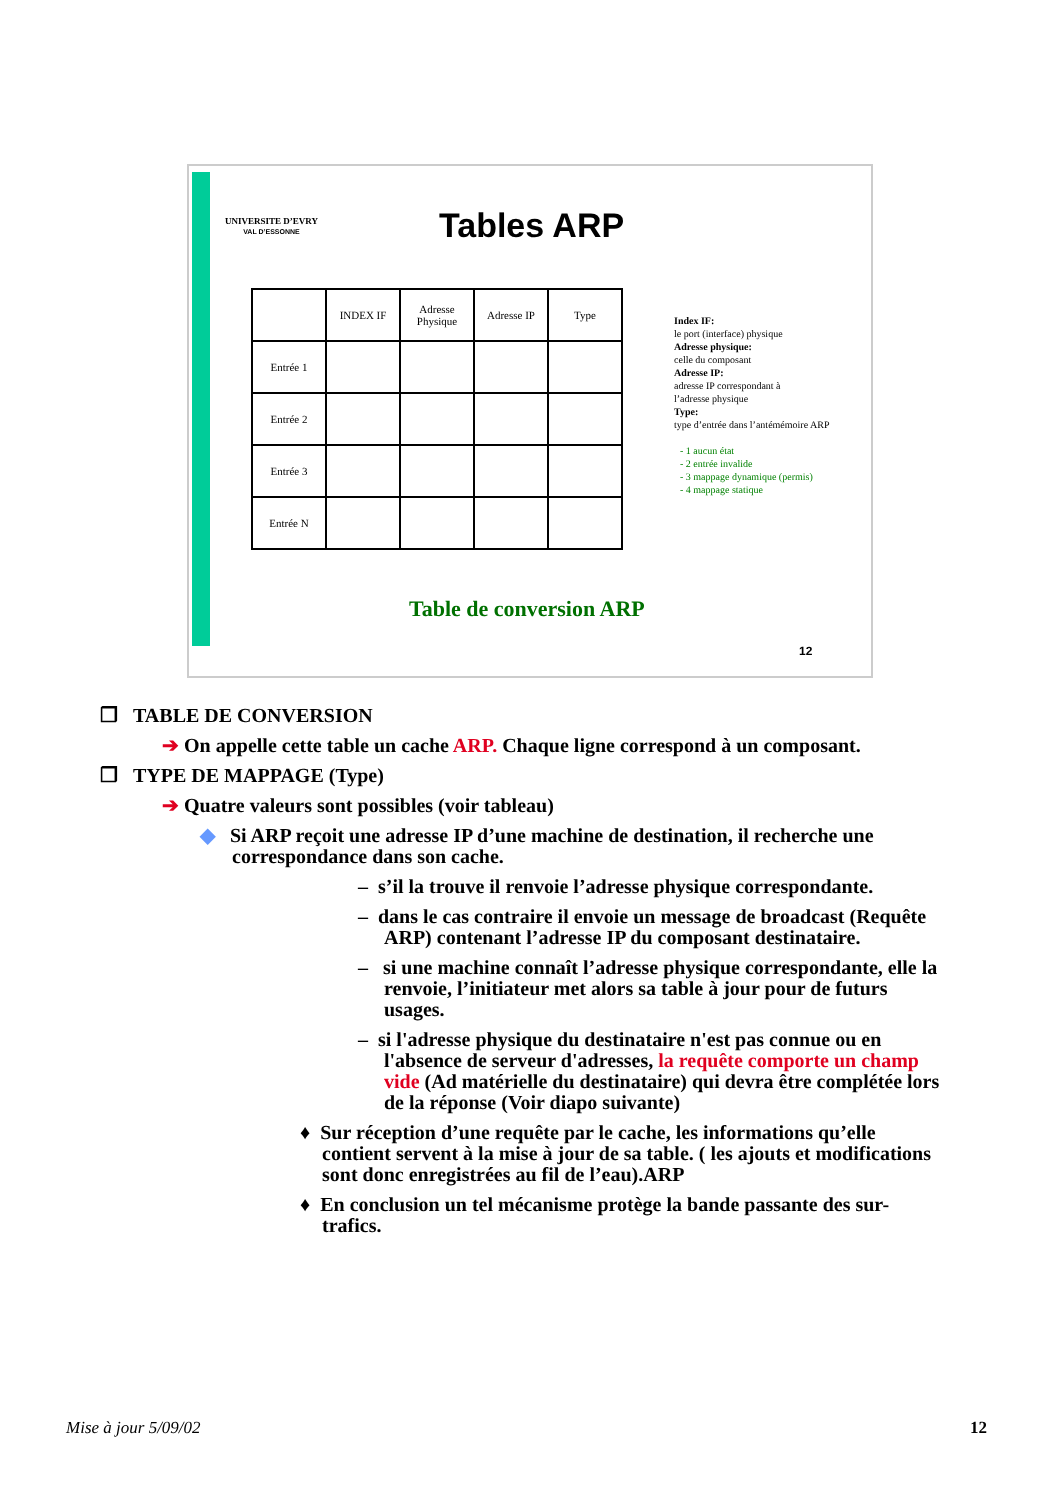UNIVERSITE D’EVRY
VAL D’ESSONNE
Tables ARP
| | INDEX IF | Adresse Physique | Adresse IP | Type |
| Entrée 1 | | | | |
| Entrée 2 | | | | |
| Entrée 3 | | | | |
| Entrée N | | | | |
Index IF:
le port (interface) physique
Adresse physique:
celle du composant
Adresse IP:
adresse IP correspondant à
l’adresse physique
Type:
type d’entrée dans l’antémémoire ARP
- 1 aucun état
- 2 entrée invalide
- 3 mappage dynamique (permis)
- 4 mappage statique
Table de conversion ARP
12
❒ TABLE DE CONVERSION
➔ On appelle cette table un cache ARP. Chaque ligne correspond à un composant.
❒ TYPE DE MAPPAGE (Type)
➔ Quatre valeurs sont possibles (voir tableau)
◆ Si ARP reçoit une adresse IP d’une machine de destination, il recherche une correspondance dans son cache.
– s’il la trouve il renvoie l’adresse physique correspondante.
– dans le cas contraire il envoie un message de broadcast (Requête ARP) contenant l’adresse IP du composant destinataire.
– si une machine connaît l’adresse physique correspondante, elle la renvoie, l’initiateur met alors sa table à jour pour de futurs usages.
– si l'adresse physique du destinataire n'est pas connue ou en l'absence de serveur d'adresses, la requête comporte un champ vide (Ad matérielle du destinataire) qui devra être complétée lors de la réponse (Voir diapo suivante)
♦ Sur réception d’une requête par le cache, les informations qu’elle contient servent à la mise à jour de sa table. ( les ajouts et modifications sont donc enregistrées au fil de l’eau).ARP
♦ En conclusion un tel mécanisme protège la bande passante des sur-trafics.
Mise à jour 5/09/02 12